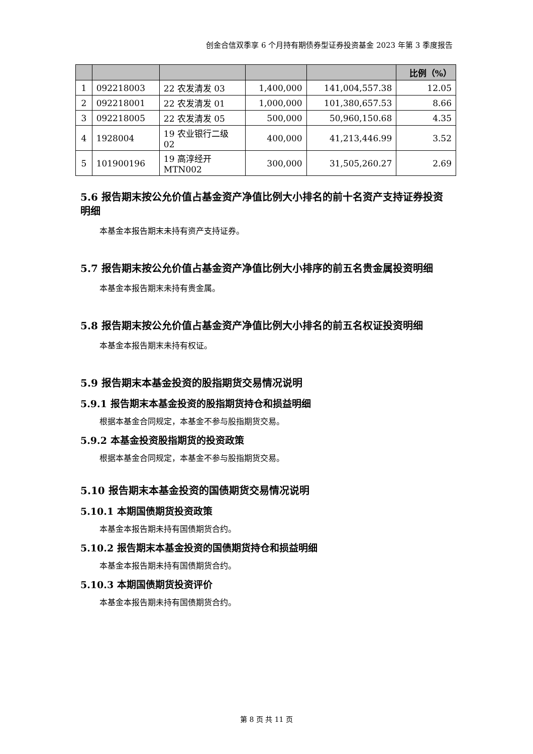创金合信双季享 6 个月持有期债券型证券投资基金 2023 年第 3 季度报告
| | | | | | 比例（%） |
| --- | --- | --- | --- | --- | --- |
| 1 | 092218003 | 22 农发清发 03 | 1,400,000 | 141,004,557.38 | 12.05 |
| 2 | 092218001 | 22 农发清发 01 | 1,000,000 | 101,380,657.53 | 8.66 |
| 3 | 092218005 | 22 农发清发 05 | 500,000 | 50,960,150.68 | 4.35 |
| 4 | 1928004 | 19 农业银行二级 02 | 400,000 | 41,213,446.99 | 3.52 |
| 5 | 101900196 | 19 高淳经开 MTN002 | 300,000 | 31,505,260.27 | 2.69 |
5.6 报告期末按公允价值占基金资产净值比例大小排名的前十名资产支持证券投资明细
本基金本报告期末未持有资产支持证券。
5.7 报告期末按公允价值占基金资产净值比例大小排序的前五名贵金属投资明细
本基金本报告期末未持有贵金属。
5.8 报告期末按公允价值占基金资产净值比例大小排名的前五名权证投资明细
本基金本报告期末未持有权证。
5.9 报告期末本基金投资的股指期货交易情况说明
5.9.1 报告期末本基金投资的股指期货持仓和损益明细
根据本基金合同规定，本基金不参与股指期货交易。
5.9.2 本基金投资股指期货的投资政策
根据本基金合同规定，本基金不参与股指期货交易。
5.10 报告期末本基金投资的国债期货交易情况说明
5.10.1 本期国债期货投资政策
本基金本报告期未持有国债期货合约。
5.10.2 报告期末本基金投资的国债期货持仓和损益明细
本基金本报告期未持有国债期货合约。
5.10.3 本期国债期货投资评价
本基金本报告期未持有国债期货合约。
第 8 页 共 11 页